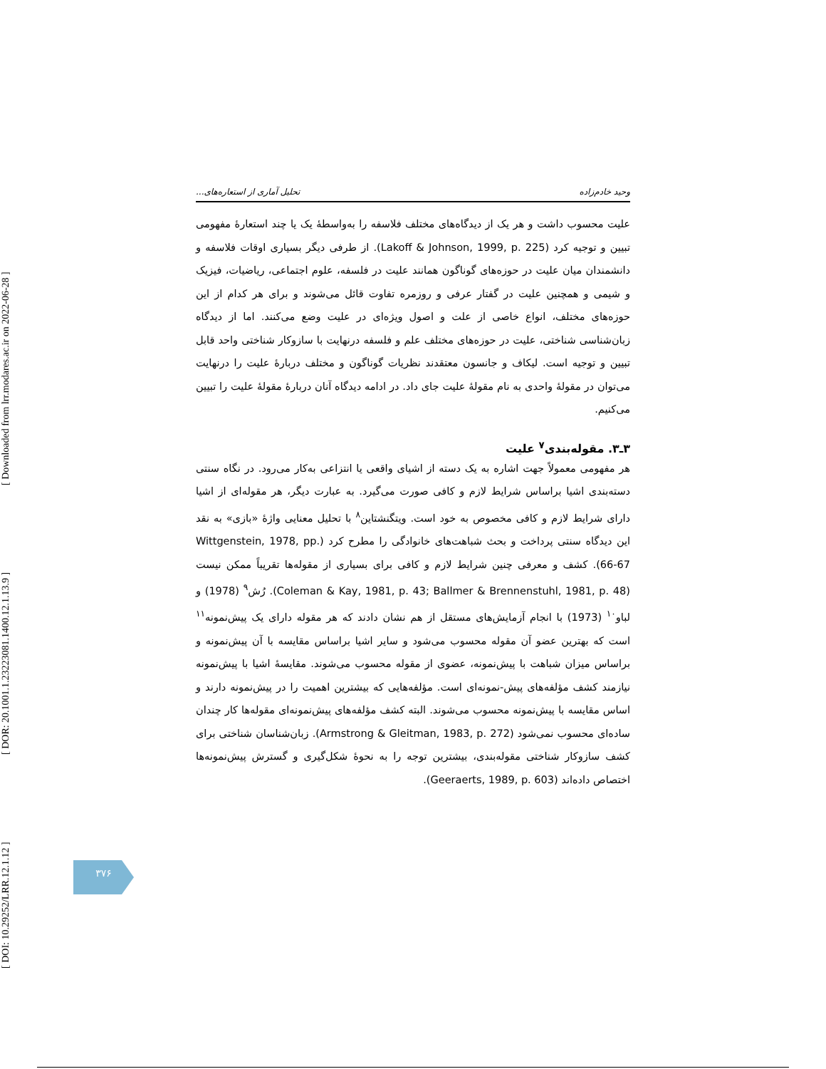[ DOI: 10.29252/LRR.12.1.12 ] [ DOR: 20.1001.1.23223081.1400.12.1.13.9 ] [ Downloaded from lrr.modares.ac.ir on 2022-06-28 ]
وحید خادم‌زاده تحلیل آماری از استعاره‌های...
علیت محسوب داشت و هر یک از دیدگاه‌های مختلف فلاسفه را به‌واسطۀ یک یا چند استعارۀ مفهومی تبیین و توجیه کرد (Lakoff & Johnson, 1999, p. 225). از طرفی دیگر بسیاری اوقات فلاسفه و دانشمندان میان علیت در حوزه‌های گوناگون همانند علیت در فلسفه، علوم اجتماعی، ریاضیات، فیزیک و شیمی و همچنین علیت در گفتار عرفی و روزمره تفاوت قائل می‌شوند و برای هر کدام از این حوزه‌های مختلف، انواع خاصی از علت و اصول ویژه‌ای در علیت وضع می‌کنند. اما از دیدگاه زبان‌شناسی شناختی، علیت در حوزه‌های مختلف علم و فلسفه درنهایت با سازوکار شناختی واحد قابل تبیین و توجیه است. لیکاف و جانسون معتقدند نظریات گوناگون و مختلف دربارۀ علیت را درنهایت می‌توان در مقولۀ واحدی به نام مقولۀ علیت جای داد. در ادامه دیدگاه آنان دربارۀ مقولۀ علیت را تبیین می‌کنیم.
۳ـ۳. مقوله‌بندی<sup>۷</sup> علیت
هر مفهومی معمولاً جهت اشاره به یک دسته از اشیای واقعی یا انتزاعی به‌کار می‌رود. در نگاه سنتی دسته‌بندی اشیا براساس شرایط لازم و کافی صورت می‌گیرد. به عبارت دیگر، هر مقوله‌ای از اشیا دارای شرایط لازم و کافی مخصوص به خود است. ویتگنشتاین<sup>۸</sup> با تحلیل معنایی واژۀ «بازی» به نقد این دیدگاه سنتی پرداخت و بحث شباهت‌های خانوادگی را مطرح کرد (Wittgenstein, 1978, pp. 66-67). کشف و معرفی چنین شرایط لازم و کافی برای بسیاری از مقوله‌ها تقریباً ممکن نیست (Coleman & Kay, 1981, p. 43; Ballmer & Brennenstuhl, 1981, p. 48). رُش<sup>۹</sup> (1978) و لباو<sup>۱۰</sup> (1973) با انجام آزمایش‌های مستقل از هم نشان دادند که هر مقوله دارای یک پیش‌نمونه<sup>۱۱</sup> است که بهترین عضو آن مقوله محسوب می‌شود و سایر اشیا براساس مقایسه با آن پیش‌نمونه و براساس میزان شباهت با پیش‌نمونه، عضوی از مقوله محسوب می‌شوند. مقایسۀ اشیا با پیش‌نمونه نیازمند کشف مؤلفه‌های پیش-نمونه‌ای است. مؤلفه‌هایی که بیشترین اهمیت را در پیش‌نمونه دارند و اساس مقایسه با پیش‌نمونه محسوب می‌شوند. البته کشف مؤلفه‌های پیش‌نمونه‌ای مقوله‌ها کار چندان ساده‌ای محسوب نمی‌شود (Armstrong & Gleitman, 1983, p. 272). زبان‌شناسان شناختی برای کشف سازوکار شناختی مقوله‌بندی، بیشترین توجه را به نحوۀ شکل‌گیری و گسترش پیش‌نمونه‌ها اختصاص داده‌اند (Geeraerts, 1989, p. 603).
۳۷۶